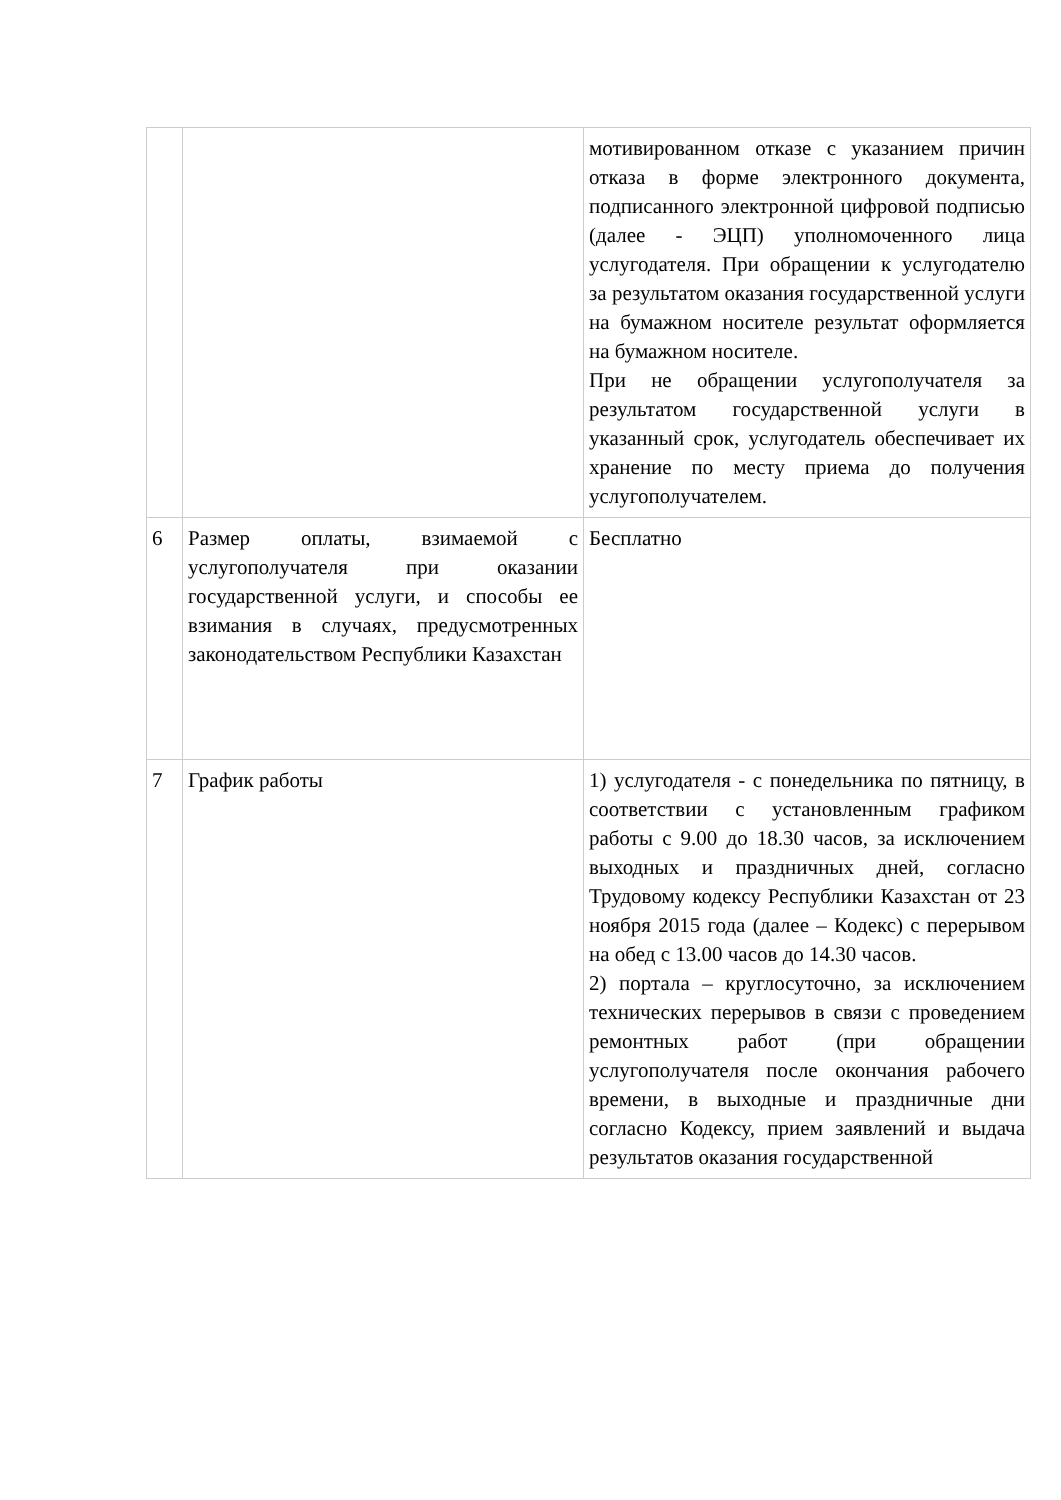| | | мотивированном отказе с указанием причин отказа в форме электронного документа, подписанного электронной цифровой подписью (далее - ЭЦП) уполномоченного лица услугодателя. При обращении к услугодателю за результатом оказания государственной услуги на бумажном носителе результат оформляется на бумажном носителе. При не обращении услугополучателя за результатом государственной услуги в указанный срок, услугодатель обеспечивает их хранение по месту приема до получения услугополучателем. |
| 6 | Размер оплаты, взимаемой с услугополучателя при оказании государственной услуги, и способы ее взимания в случаях, предусмотренных законодательством Республики Казахстан | Бесплатно |
| 7 | График работы | 1) услугодателя - с понедельника по пятницу, в соответствии с установленным графиком работы с 9.00 до 18.30 часов, за исключением выходных и праздничных дней, согласно Трудовому кодексу Республики Казахстан от 23 ноября 2015 года (далее – Кодекс) с перерывом на обед с 13.00 часов до 14.30 часов. 2) портала – круглосуточно, за исключением технических перерывов в связи с проведением ремонтных работ (при обращении услугополучателя после окончания рабочего времени, в выходные и праздничные дни согласно Кодексу, прием заявлений и выдача результатов оказания государственной |